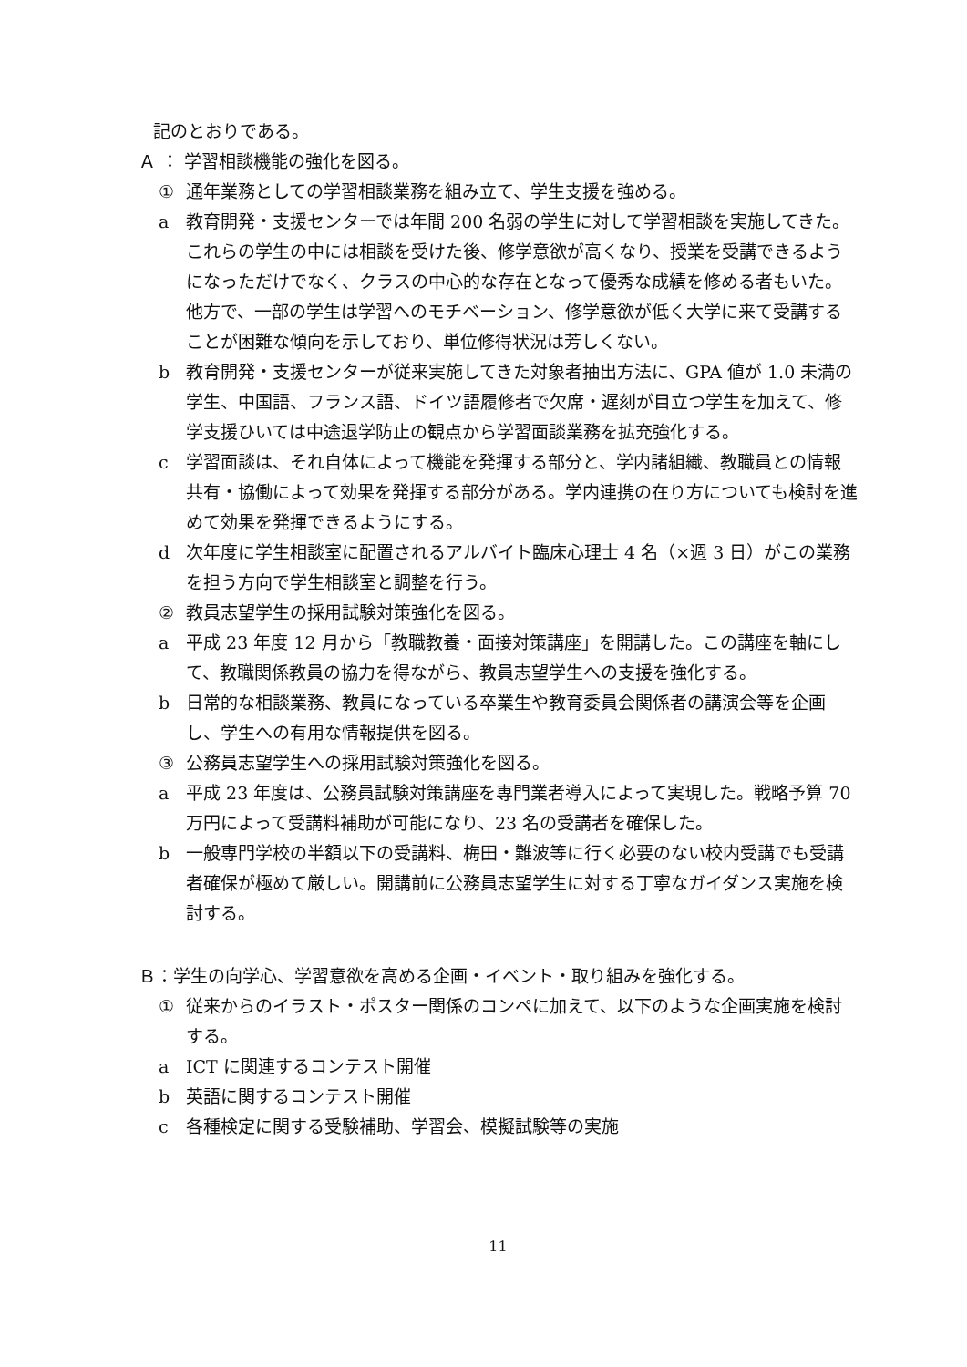記のとおりである。
Ａ ： 学習相談機能の強化を図る。
① 通年業務としての学習相談業務を組み立て、学生支援を強める。
a 教育開発・支援センターでは年間 200 名弱の学生に対して学習相談を実施してきた。これらの学生の中には相談を受けた後、修学意欲が高くなり、授業を受講できるようになっただけでなく、クラスの中心的な存在となって優秀な成績を修める者もいた。他方で、一部の学生は学習へのモチベーション、修学意欲が低く大学に来て受講することが困難な傾向を示しており、単位修得状況は芳しくない。
b 教育開発・支援センターが従来実施してきた対象者抽出方法に、GPA 値が 1.0 未満の学生、中国語、フランス語、ドイツ語履修者で欠席・遅刻が目立つ学生を加えて、修学支援ひいては中途退学防止の観点から学習面談業務を拡充強化する。
c 学習面談は、それ自体によって機能を発揮する部分と、学内諸組織、教職員との情報共有・協働によって効果を発揮する部分がある。学内連携の在り方についても検討を進めて効果を発揮できるようにする。
d 次年度に学生相談室に配置されるアルバイト臨床心理士 4 名（×週 3 日）がこの業務を担う方向で学生相談室と調整を行う。
② 教員志望学生の採用試験対策強化を図る。
a 平成 23 年度 12 月から「教職教養・面接対策講座」を開講した。この講座を軸にして、教職関係教員の協力を得ながら、教員志望学生への支援を強化する。
b 日常的な相談業務、教員になっている卒業生や教育委員会関係者の講演会等を企画し、学生への有用な情報提供を図る。
③ 公務員志望学生への採用試験対策強化を図る。
a 平成 23 年度は、公務員試験対策講座を専門業者導入によって実現した。戦略予算 70 万円によって受講料補助が可能になり、23 名の受講者を確保した。
b 一般専門学校の半額以下の受講料、梅田・難波等に行く必要のない校内受講でも受講者確保が極めて厳しい。開講前に公務員志望学生に対する丁寧なガイダンス実施を検討する。
Ｂ： 学生の向学心、学習意欲を高める企画・イベント・取り組みを強化する。
① 従来からのイラスト・ポスター関係のコンペに加えて、以下のような企画実施を検討する。
a ICT に関連するコンテスト開催
b 英語に関するコンテスト開催
c 各種検定に関する受験補助、学習会、模擬試験等の実施
11